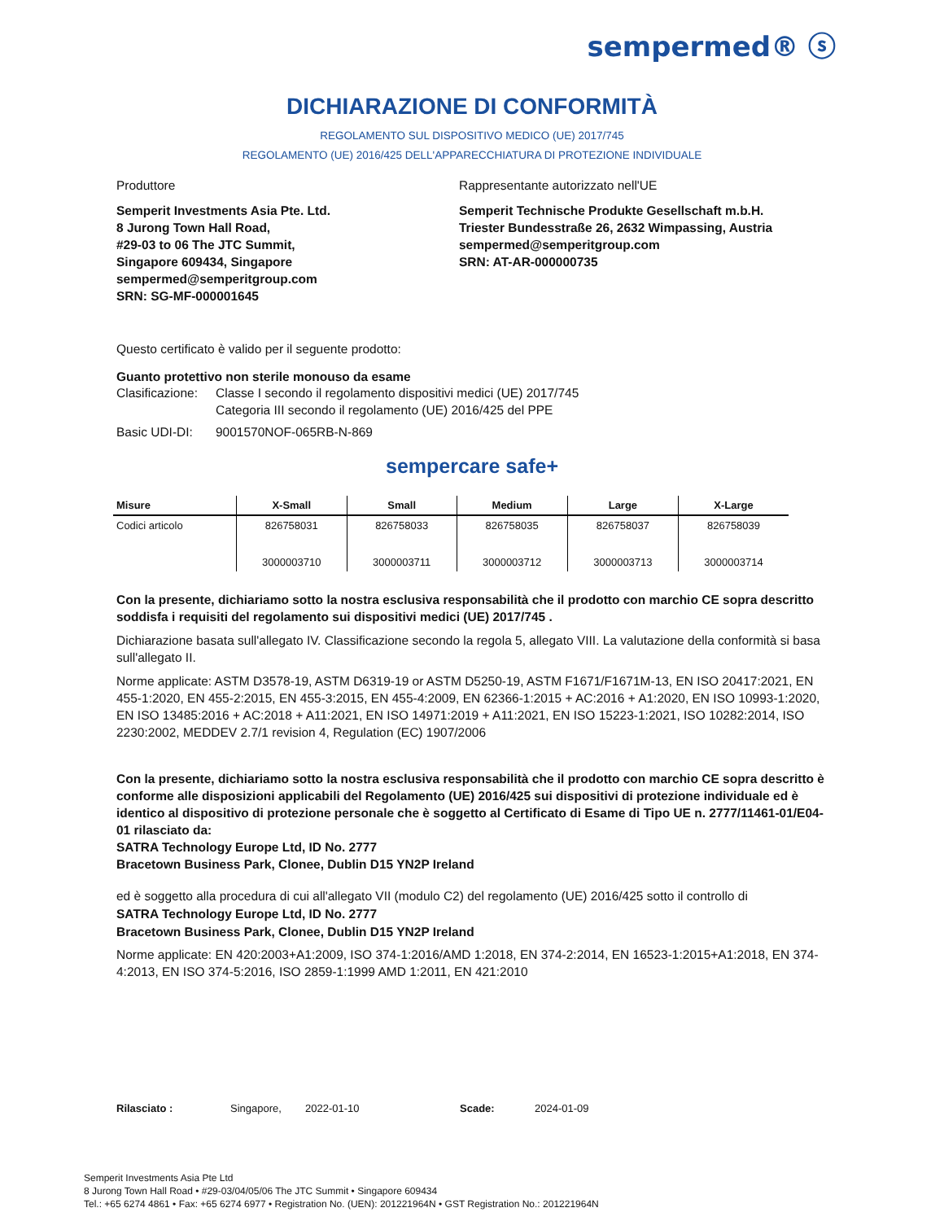sempermed® ⓢ
DICHIARAZIONE DI CONFORMITÀ
REGOLAMENTO SUL DISPOSITIVO MEDICO (UE) 2017/745
REGOLAMENTO (UE) 2016/425 DELL'APPARECCHIATURA DI PROTEZIONE INDIVIDUALE
Produttore
Semperit Investments Asia Pte. Ltd.
8 Jurong Town Hall Road,
#29-03 to 06 The JTC Summit,
Singapore 609434, Singapore
sempermed@semperitgroup.com
SRN: SG-MF-000001645
Rappresentante autorizzato nell'UE
Semperit Technische Produkte Gesellschaft m.b.H.
Triester Bundesstraße 26, 2632 Wimpassing, Austria
sempermed@semperitgroup.com
SRN: AT-AR-000000735
Questo certificato è valido per il seguente prodotto:
Guanto protettivo non sterile monouso da esame
Clasificazione: Classe I secondo il regolamento dispositivi medici (UE) 2017/745
Categoria III secondo il regolamento (UE) 2016/425 del PPE
Basic UDI-DI: 9001570NOF-065RB-N-869
sempercare safe+
| Misure | X-Small | Small | Medium | Large | X-Large |
| --- | --- | --- | --- | --- | --- |
| Codici articolo | 826758031 3000003710 | 826758033 3000003711 | 826758035 3000003712 | 826758037 3000003713 | 826758039 3000003714 |
Con la presente, dichiariamo sotto la nostra esclusiva responsabilità che il prodotto con marchio CE sopra descritto soddisfa i requisiti del regolamento sui dispositivi medici (UE) 2017/745 .
Dichiarazione basata sull'allegato IV. Classificazione secondo la regola 5, allegato VIII. La valutazione della conformità si basa sull'allegato II.
Norme applicate: ASTM D3578-19, ASTM D6319-19 or ASTM D5250-19, ASTM F1671/F1671M-13, EN ISO 20417:2021, EN 455-1:2020, EN 455-2:2015, EN 455-3:2015, EN 455-4:2009, EN 62366-1:2015 + AC:2016 + A1:2020, EN ISO 10993-1:2020, EN ISO 13485:2016 + AC:2018 + A11:2021, EN ISO 14971:2019 + A11:2021, EN ISO 15223-1:2021, ISO 10282:2014, ISO 2230:2002, MEDDEV 2.7/1 revision 4, Regulation (EC) 1907/2006
Con la presente, dichiariamo sotto la nostra esclusiva responsabilità che il prodotto con marchio CE sopra descritto è conforme alle disposizioni applicabili del Regolamento (UE) 2016/425 sui dispositivi di protezione individuale ed è identico al dispositivo di protezione personale che è soggetto al Certificato di Esame di Tipo UE n. 2777/11461-01/E04-01 rilasciato da:
SATRA Technology Europe Ltd, ID No. 2777
Bracetown Business Park, Clonee, Dublin D15 YN2P Ireland
ed è soggetto alla procedura di cui all'allegato VII (modulo C2) del regolamento (UE) 2016/425 sotto il controllo di
SATRA Technology Europe Ltd, ID No. 2777
Bracetown Business Park, Clonee, Dublin D15 YN2P Ireland
Norme applicate: EN 420:2003+A1:2009, ISO 374-1:2016/AMD 1:2018, EN 374-2:2014, EN 16523-1:2015+A1:2018, EN 374-4:2013, EN ISO 374-5:2016, ISO 2859-1:1999 AMD 1:2011, EN 421:2010
Rilasciato : Singapore, 2022-01-10 Scade: 2024-01-09
Semperit Investments Asia Pte Ltd
8 Jurong Town Hall Road • #29-03/04/05/06 The JTC Summit • Singapore 609434
Tel.: +65 6274 4861 • Fax: +65 6274 6977 • Registration No. (UEN): 201221964N • GST Registration No.: 201221964N